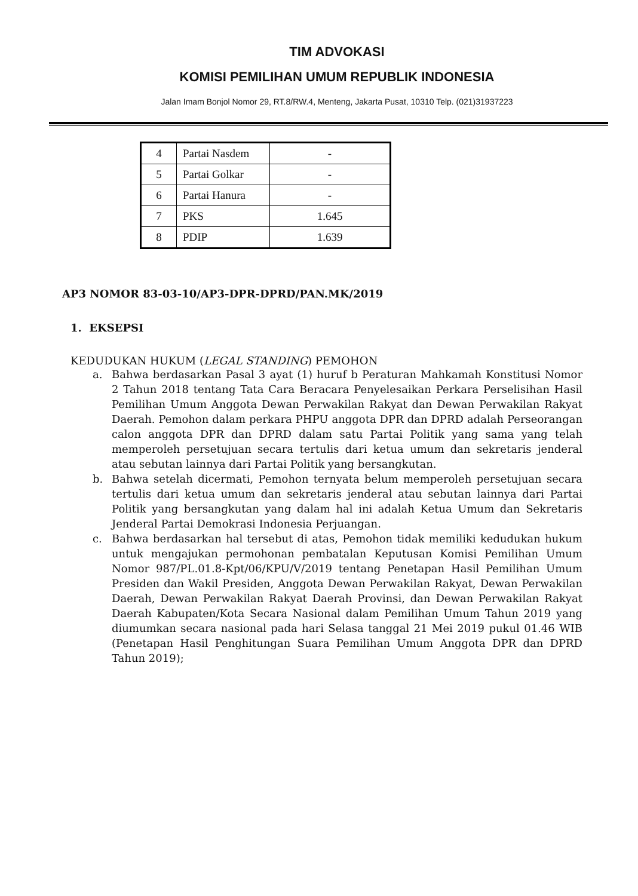TIM ADVOKASI
KOMISI PEMILIHAN UMUM REPUBLIK INDONESIA
Jalan Imam Bonjol Nomor 29, RT.8/RW.4, Menteng, Jakarta Pusat, 10310 Telp. (021)31937223
| 4 | Partai Nasdem | - |
| 5 | Partai Golkar | - |
| 6 | Partai Hanura | - |
| 7 | PKS | 1.645 |
| 8 | PDIP | 1.639 |
AP3 NOMOR 83-03-10/AP3-DPR-DPRD/PAN.MK/2019
1. EKSEPSI
KEDUDUKAN HUKUM (LEGAL STANDING) PEMOHON
a. Bahwa berdasarkan Pasal 3 ayat (1) huruf b Peraturan Mahkamah Konstitusi Nomor 2 Tahun 2018 tentang Tata Cara Beracara Penyelesaikan Perkara Perselisihan Hasil Pemilihan Umum Anggota Dewan Perwakilan Rakyat dan Dewan Perwakilan Rakyat Daerah. Pemohon dalam perkara PHPU anggota DPR dan DPRD adalah Perseorangan calon anggota DPR dan DPRD dalam satu Partai Politik yang sama yang telah memperoleh persetujuan secara tertulis dari ketua umum dan sekretaris jenderal atau sebutan lainnya dari Partai Politik yang bersangkutan.
b. Bahwa setelah dicermati, Pemohon ternyata belum memperoleh persetujuan secara tertulis dari ketua umum dan sekretaris jenderal atau sebutan lainnya dari Partai Politik yang bersangkutan yang dalam hal ini adalah Ketua Umum dan Sekretaris Jenderal Partai Demokrasi Indonesia Perjuangan.
c. Bahwa berdasarkan hal tersebut di atas, Pemohon tidak memiliki kedudukan hukum untuk mengajukan permohonan pembatalan Keputusan Komisi Pemilihan Umum Nomor 987/PL.01.8-Kpt/06/KPU/V/2019 tentang Penetapan Hasil Pemilihan Umum Presiden dan Wakil Presiden, Anggota Dewan Perwakilan Rakyat, Dewan Perwakilan Daerah, Dewan Perwakilan Rakyat Daerah Provinsi, dan Dewan Perwakilan Rakyat Daerah Kabupaten/Kota Secara Nasional dalam Pemilihan Umum Tahun 2019 yang diumumkan secara nasional pada hari Selasa tanggal 21 Mei 2019 pukul 01.46 WIB (Penetapan Hasil Penghitungan Suara Pemilihan Umum Anggota DPR dan DPRD Tahun 2019);